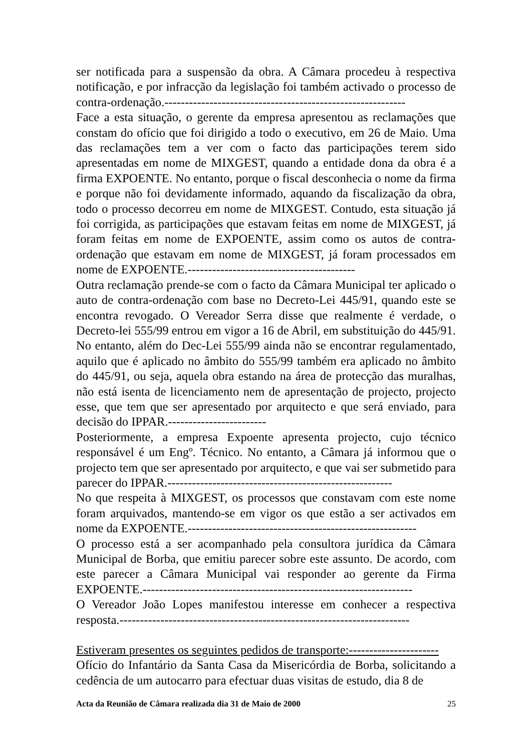ser notificada para a suspensão da obra. A Câmara procedeu à respectiva notificação, e por infracção da legislação foi também activado o processo de contra-ordenação.-----------------------------------------------------------
Face a esta situação, o gerente da empresa apresentou as reclamações que constam do ofício que foi dirigido a todo o executivo, em 26 de Maio. Uma das reclamações tem a ver com o facto das participações terem sido apresentadas em nome de MIXGEST, quando a entidade dona da obra é a firma EXPOENTE. No entanto, porque o fiscal desconhecia o nome da firma e porque não foi devidamente informado, aquando da fiscalização da obra, todo o processo decorreu em nome de MIXGEST. Contudo, esta situação já foi corrigida, as participações que estavam feitas em nome de MIXGEST, já foram feitas em nome de EXPOENTE, assim como os autos de contra-ordenação que estavam em nome de MIXGEST, já foram processados em nome de EXPOENTE.-----------------------------------------
Outra reclamação prende-se com o facto da Câmara Municipal ter aplicado o auto de contra-ordenação com base no Decreto-Lei 445/91, quando este se encontra revogado. O Vereador Serra disse que realmente é verdade, o Decreto-lei 555/99 entrou em vigor a 16 de Abril, em substituição do 445/91. No entanto, além do Dec-Lei 555/99 ainda não se encontrar regulamentado, aquilo que é aplicado no âmbito do 555/99 também era aplicado no âmbito do 445/91, ou seja, aquela obra estando na área de protecção das muralhas, não está isenta de licenciamento nem de apresentação de projecto, projecto esse, que tem que ser apresentado por arquitecto e que será enviado, para decisão do IPPAR.------------------------
Posteriormente, a empresa Expoente apresenta projecto, cujo técnico responsável é um Engº. Técnico. No entanto, a Câmara já informou que o projecto tem que ser apresentado por arquitecto, e que vai ser submetido para parecer do IPPAR.-------------------------------------------------------
No que respeita à MIXGEST, os processos que constavam com este nome foram arquivados, mantendo-se em vigor os que estão a ser activados em nome da EXPOENTE.--------------------------------------------------------
O processo está a ser acompanhado pela consultora jurídica da Câmara Municipal de Borba, que emitiu parecer sobre este assunto. De acordo, com este parecer a Câmara Municipal vai responder ao gerente da Firma EXPOENTE.------------------------------------------------------------------
O Vereador João Lopes manifestou interesse em conhecer a respectiva resposta.-----------------------------------------------------------------------
Estiveram presentes os seguintes pedidos de transporte:----------------------
Ofício do Infantário da Santa Casa da Misericórdia de Borba, solicitando a cedência de um autocarro para efectuar duas visitas de estudo, dia 8 de
Acta da Reunião de Câmara realizada dia 31 de Maio de 2000 25